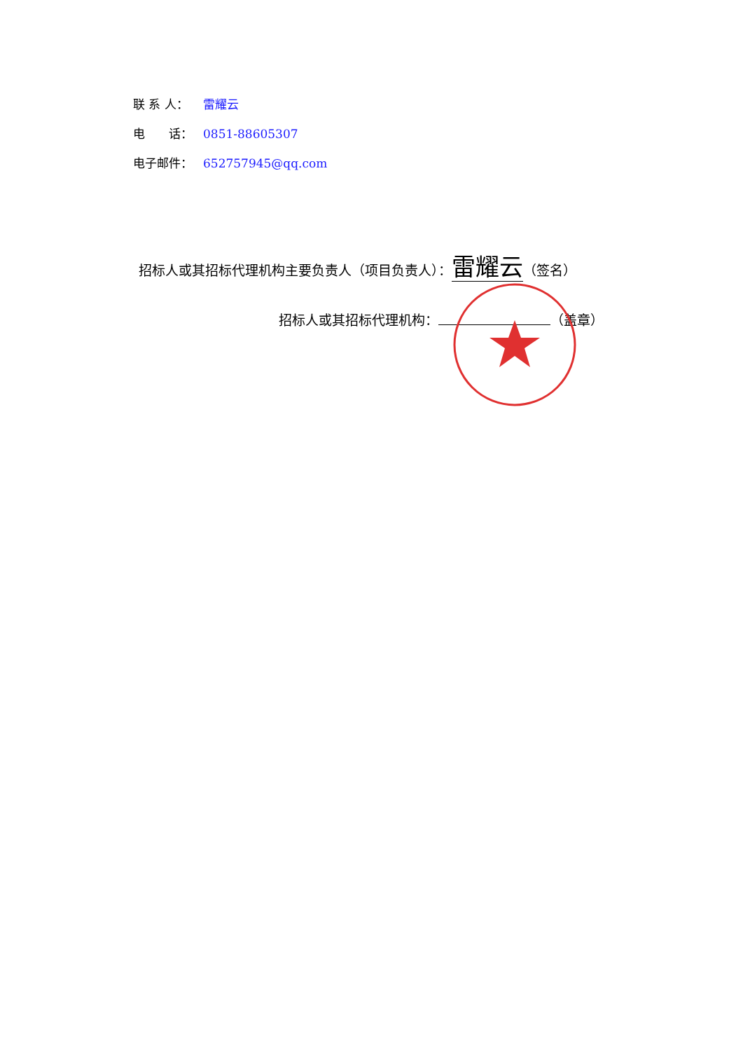联 系 人： 雷耀云
电　　话： 0851-88605307
电子邮件： 652757945@qq.com
招标人或其招标代理机构主要负责人（项目负责人）： 雷耀云 （签名）
招标人或其招标代理机构： （盖章）